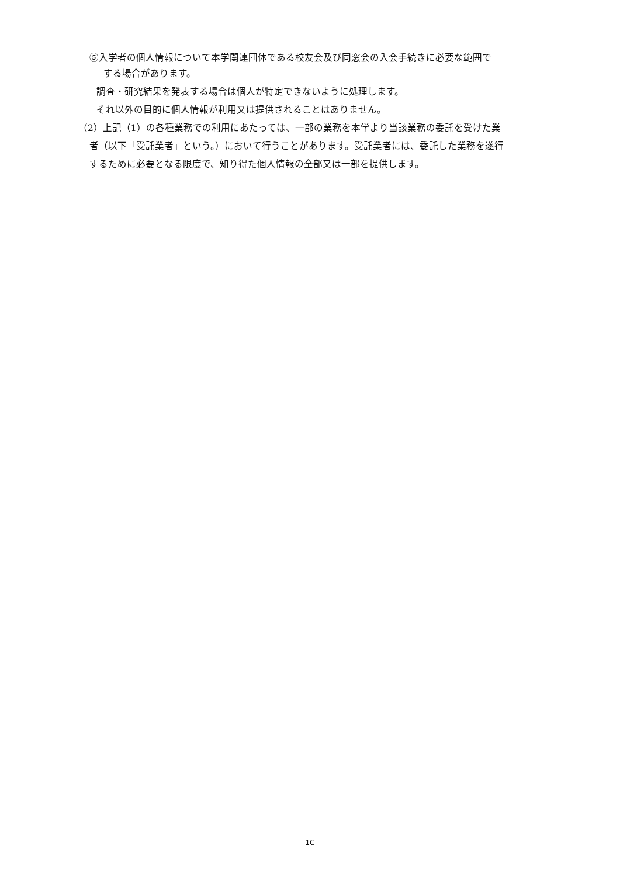⑤入学者の個人情報について本学関連団体である校友会及び同窓会の入会手続きに必要な範囲で
する場合があります。
調査・研究結果を発表する場合は個人が特定できないように処理します。
それ以外の目的に個人情報が利用又は提供されることはありません。
（2）上記（1）の各種業務での利用にあたっては、一部の業務を本学より当該業務の委託を受けた業
者（以下「受託業者」という。）において行うことがあります。受託業者には、委託した業務を遂行
するために必要となる限度で、知り得た個人情報の全部又は一部を提供します。
1C